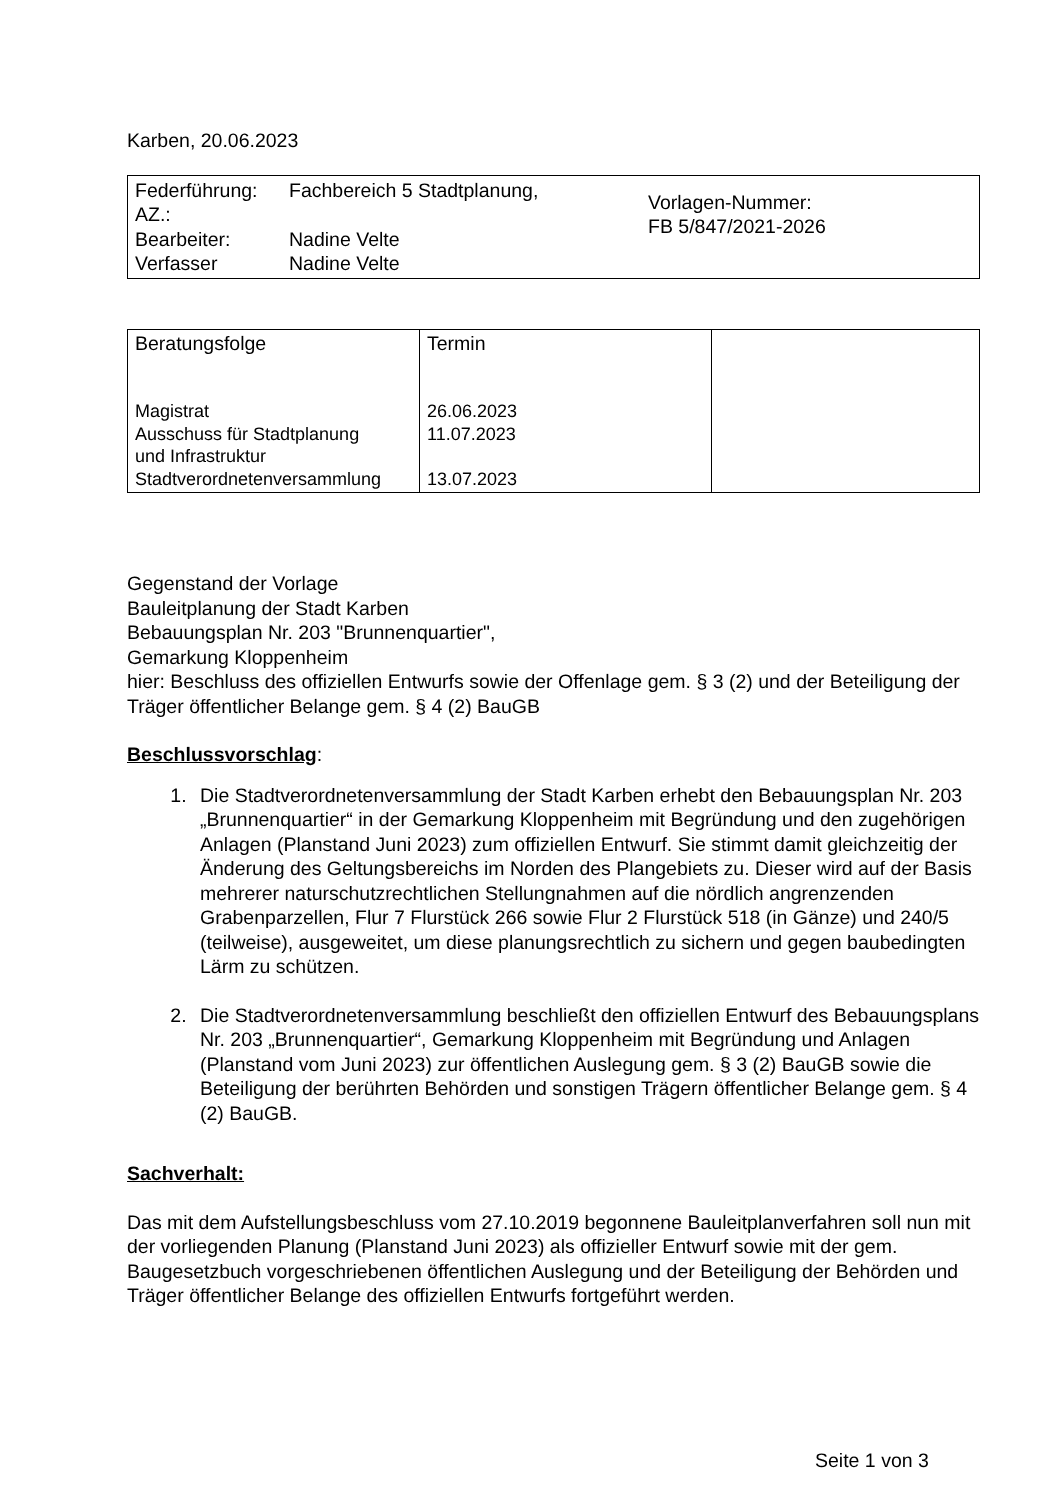Karben, 20.06.2023
| Federführung: AZ.: Bearbeiter: Verfasser | Fachbereich 5 Stadtplanung, Nadine Velte Nadine Velte | Vorlagen-Nummer: FB 5/847/2021-2026 |
| Beratungsfolge Magistrat Ausschuss für Stadtplanung und Infrastruktur Stadtverordnetenversammlung | Termin 26.06.2023 11.07.2023 13.07.2023 | |
Gegenstand der Vorlage
Bauleitplanung der Stadt Karben
Bebauungsplan Nr. 203 "Brunnenquartier",
Gemarkung Kloppenheim
hier: Beschluss des offiziellen Entwurfs sowie der Offenlage gem. § 3 (2) und der Beteiligung der Träger öffentlicher Belange gem. § 4 (2) BauGB
Beschlussvorschlag:
1. Die Stadtverordnetenversammlung der Stadt Karben erhebt den Bebauungsplan Nr. 203 „Brunnenquartier“ in der Gemarkung Kloppenheim mit Begründung und den zugehörigen Anlagen (Planstand Juni 2023) zum offiziellen Entwurf. Sie stimmt damit gleichzeitig der Änderung des Geltungsbereichs im Norden des Plangebiets zu. Dieser wird auf der Basis mehrerer naturschutzrechtlichen Stellungnahmen auf die nördlich angrenzenden Grabenparzellen, Flur 7 Flurstück 266 sowie Flur 2 Flurstück 518 (in Gänze) und 240/5 (teilweise), ausgeweitet, um diese planungsrechtlich zu sichern und gegen baubedingten Lärm zu schützen.
2. Die Stadtverordnetenversammlung beschließt den offiziellen Entwurf des Bebauungsplans Nr. 203 „Brunnenquartier“, Gemarkung Kloppenheim mit Begründung und Anlagen (Planstand vom Juni 2023) zur öffentlichen Auslegung gem. § 3 (2) BauGB sowie die Beteiligung der berührten Behörden und sonstigen Trägern öffentlicher Belange gem. § 4 (2) BauGB.
Sachverhalt:
Das mit dem Aufstellungsbeschluss vom 27.10.2019 begonnene Bauleitplanverfahren soll nun mit der vorliegenden Planung (Planstand Juni 2023) als offizieller Entwurf sowie mit der gem. Baugesetzbuch vorgeschriebenen öffentlichen Auslegung und der Beteiligung der Behörden und Träger öffentlicher Belange des offiziellen Entwurfs fortgeführt werden.
Seite 1 von 3